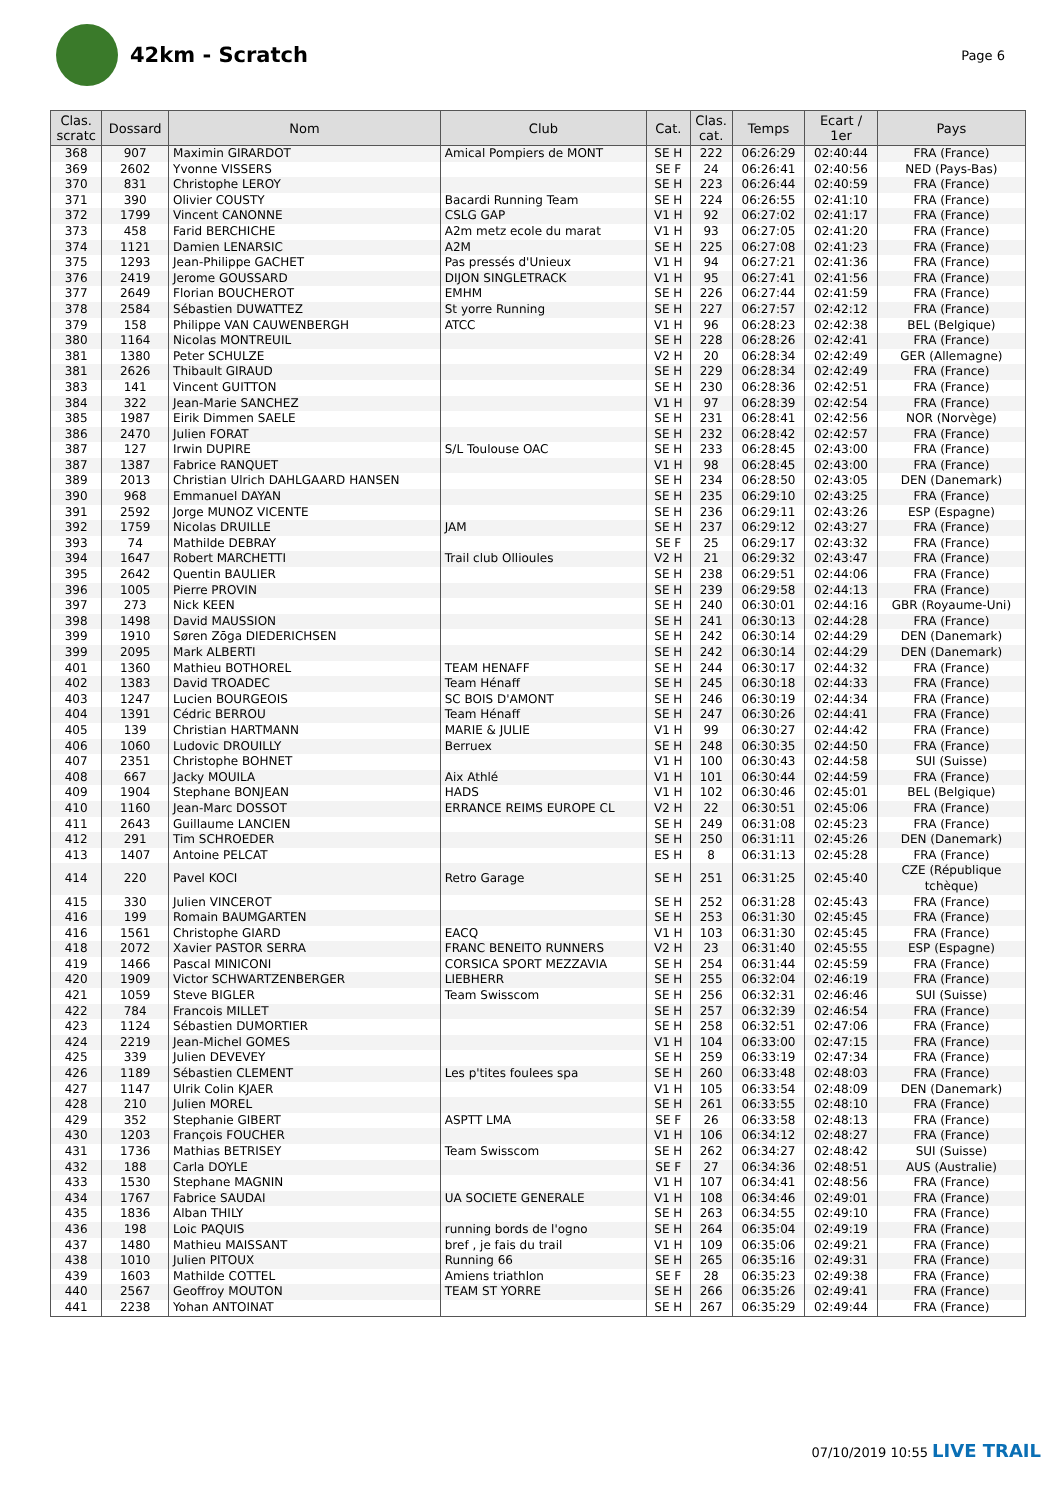42km - Scratch
Page 6
| Clas. scratc | Dossard | Nom | Club | Cat. | Clas. cat. | Temps | Ecart / 1er | Pays |
| --- | --- | --- | --- | --- | --- | --- | --- | --- |
| 368 | 907 | Maximin GIRARDOT | Amical Pompiers de MONT | SE H | 222 | 06:26:29 | 02:40:44 | FRA (France) |
| 369 | 2602 | Yvonne VISSERS | | SE F | 24 | 06:26:41 | 02:40:56 | NED (Pays-Bas) |
| 370 | 831 | Christophe LEROY | | SE H | 223 | 06:26:44 | 02:40:59 | FRA (France) |
| 371 | 390 | Olivier COUSTY | Bacardi Running Team | SE H | 224 | 06:26:55 | 02:41:10 | FRA (France) |
| 372 | 1799 | Vincent CANONNE | CSLG GAP | V1 H | 92 | 06:27:02 | 02:41:17 | FRA (France) |
| 373 | 458 | Farid BERCHICHE | A2m metz ecole du marat | V1 H | 93 | 06:27:05 | 02:41:20 | FRA (France) |
| 374 | 1121 | Damien LENARSIC | A2M | SE H | 225 | 06:27:08 | 02:41:23 | FRA (France) |
| 375 | 1293 | Jean-Philippe GACHET | Pas pressés d'Unieux | V1 H | 94 | 06:27:21 | 02:41:36 | FRA (France) |
| 376 | 2419 | Jerome GOUSSARD | DIJON SINGLETRACK | V1 H | 95 | 06:27:41 | 02:41:56 | FRA (France) |
| 377 | 2649 | Florian BOUCHEROT | EMHM | SE H | 226 | 06:27:44 | 02:41:59 | FRA (France) |
| 378 | 2584 | Sébastien DUWATTEZ | St yorre Running | SE H | 227 | 06:27:57 | 02:42:12 | FRA (France) |
| 379 | 158 | Philippe VAN CAUWENBERGH | ATCC | V1 H | 96 | 06:28:23 | 02:42:38 | BEL (Belgique) |
| 380 | 1164 | Nicolas MONTREUIL | | SE H | 228 | 06:28:26 | 02:42:41 | FRA (France) |
| 381 | 1380 | Peter SCHULZE | | V2 H | 20 | 06:28:34 | 02:42:49 | GER (Allemagne) |
| 381 | 2626 | Thibault GIRAUD | | SE H | 229 | 06:28:34 | 02:42:49 | FRA (France) |
| 383 | 141 | Vincent GUITTON | | SE H | 230 | 06:28:36 | 02:42:51 | FRA (France) |
| 384 | 322 | Jean-Marie SANCHEZ | | V1 H | 97 | 06:28:39 | 02:42:54 | FRA (France) |
| 385 | 1987 | Eirik Dimmen SAELE | | SE H | 231 | 06:28:41 | 02:42:56 | NOR (Norvège) |
| 386 | 2470 | Julien FORAT | | SE H | 232 | 06:28:42 | 02:42:57 | FRA (France) |
| 387 | 127 | Irwin DUPIRE | S/L Toulouse OAC | SE H | 233 | 06:28:45 | 02:43:00 | FRA (France) |
| 387 | 1387 | Fabrice RANQUET | | V1 H | 98 | 06:28:45 | 02:43:00 | FRA (France) |
| 389 | 2013 | Christian Ulrich DAHLGAARD HANSEN | | SE H | 234 | 06:28:50 | 02:43:05 | DEN (Danemark) |
| 390 | 968 | Emmanuel DAYAN | | SE H | 235 | 06:29:10 | 02:43:25 | FRA (France) |
| 391 | 2592 | Jorge MUNOZ VICENTE | | SE H | 236 | 06:29:11 | 02:43:26 | ESP (Espagne) |
| 392 | 1759 | Nicolas DRUILLE | JAM | SE H | 237 | 06:29:12 | 02:43:27 | FRA (France) |
| 393 | 74 | Mathilde DEBRAY | | SE F | 25 | 06:29:17 | 02:43:32 | FRA (France) |
| 394 | 1647 | Robert MARCHETTI | Trail club Ollioules | V2 H | 21 | 06:29:32 | 02:43:47 | FRA (France) |
| 395 | 2642 | Quentin BAULIER | | SE H | 238 | 06:29:51 | 02:44:06 | FRA (France) |
| 396 | 1005 | Pierre PROVIN | | SE H | 239 | 06:29:58 | 02:44:13 | FRA (France) |
| 397 | 273 | Nick KEEN | | SE H | 240 | 06:30:01 | 02:44:16 | GBR (Royaume-Uni) |
| 398 | 1498 | David MAUSSION | | SE H | 241 | 06:30:13 | 02:44:28 | FRA (France) |
| 399 | 1910 | Søren Zōga DIEDERICHSEN | | SE H | 242 | 06:30:14 | 02:44:29 | DEN (Danemark) |
| 399 | 2095 | Mark ALBERTI | | SE H | 242 | 06:30:14 | 02:44:29 | DEN (Danemark) |
| 401 | 1360 | Mathieu BOTHOREL | TEAM HENAFF | SE H | 244 | 06:30:17 | 02:44:32 | FRA (France) |
| 402 | 1383 | David TROADEC | Team Hénaff | SE H | 245 | 06:30:18 | 02:44:33 | FRA (France) |
| 403 | 1247 | Lucien BOURGEOIS | SC BOIS D'AMONT | SE H | 246 | 06:30:19 | 02:44:34 | FRA (France) |
| 404 | 1391 | Cédric BERROU | Team Hénaff | SE H | 247 | 06:30:26 | 02:44:41 | FRA (France) |
| 405 | 139 | Christian HARTMANN | MARIE & JULIE | V1 H | 99 | 06:30:27 | 02:44:42 | FRA (France) |
| 406 | 1060 | Ludovic DROUILLY | Berruex | SE H | 248 | 06:30:35 | 02:44:50 | FRA (France) |
| 407 | 2351 | Christophe BOHNET | | V1 H | 100 | 06:30:43 | 02:44:58 | SUI (Suisse) |
| 408 | 667 | Jacky MOUILA | Aix Athlé | V1 H | 101 | 06:30:44 | 02:44:59 | FRA (France) |
| 409 | 1904 | Stephane BONJEAN | HADS | V1 H | 102 | 06:30:46 | 02:45:01 | BEL (Belgique) |
| 410 | 1160 | Jean-Marc DOSSOT | ERRANCE REIMS EUROPE CL | V2 H | 22 | 06:30:51 | 02:45:06 | FRA (France) |
| 411 | 2643 | Guillaume LANCIEN | | SE H | 249 | 06:31:08 | 02:45:23 | FRA (France) |
| 412 | 291 | Tim SCHROEDER | | SE H | 250 | 06:31:11 | 02:45:26 | DEN (Danemark) |
| 413 | 1407 | Antoine PELCAT | | ES H | 8 | 06:31:13 | 02:45:28 | FRA (France) |
| 414 | 220 | Pavel KOCI | Retro Garage | SE H | 251 | 06:31:25 | 02:45:40 | CZE (République tchèque) |
| 415 | 330 | Julien VINCEROT | | SE H | 252 | 06:31:28 | 02:45:43 | FRA (France) |
| 416 | 199 | Romain BAUMGARTEN | | SE H | 253 | 06:31:30 | 02:45:45 | FRA (France) |
| 416 | 1561 | Christophe GIARD | EACQ | V1 H | 103 | 06:31:30 | 02:45:45 | FRA (France) |
| 418 | 2072 | Xavier PASTOR SERRA | FRANC BENEITO RUNNERS | V2 H | 23 | 06:31:40 | 02:45:55 | ESP (Espagne) |
| 419 | 1466 | Pascal MINICONI | CORSICA SPORT MEZZAVIA | SE H | 254 | 06:31:44 | 02:45:59 | FRA (France) |
| 420 | 1909 | Victor SCHWARTZENBERGER | LIEBHERR | SE H | 255 | 06:32:04 | 02:46:19 | FRA (France) |
| 421 | 1059 | Steve BIGLER | Team Swisscom | SE H | 256 | 06:32:31 | 02:46:46 | SUI (Suisse) |
| 422 | 784 | Francois MILLET | | SE H | 257 | 06:32:39 | 02:46:54 | FRA (France) |
| 423 | 1124 | Sébastien DUMORTIER | | SE H | 258 | 06:32:51 | 02:47:06 | FRA (France) |
| 424 | 2219 | Jean-Michel GOMES | | V1 H | 104 | 06:33:00 | 02:47:15 | FRA (France) |
| 425 | 339 | Julien DEVEVEY | | SE H | 259 | 06:33:19 | 02:47:34 | FRA (France) |
| 426 | 1189 | Sébastien CLEMENT | Les p'tites foulees spa | SE H | 260 | 06:33:48 | 02:48:03 | FRA (France) |
| 427 | 1147 | Ulrik Colin KJAER | | V1 H | 105 | 06:33:54 | 02:48:09 | DEN (Danemark) |
| 428 | 210 | Julien MOREL | | SE H | 261 | 06:33:55 | 02:48:10 | FRA (France) |
| 429 | 352 | Stephanie GIBERT | ASPTT LMA | SE F | 26 | 06:33:58 | 02:48:13 | FRA (France) |
| 430 | 1203 | François FOUCHER | | V1 H | 106 | 06:34:12 | 02:48:27 | FRA (France) |
| 431 | 1736 | Mathias BETRISEY | Team Swisscom | SE H | 262 | 06:34:27 | 02:48:42 | SUI (Suisse) |
| 432 | 188 | Carla DOYLE | | SE F | 27 | 06:34:36 | 02:48:51 | AUS (Australie) |
| 433 | 1530 | Stephane MAGNIN | | V1 H | 107 | 06:34:41 | 02:48:56 | FRA (France) |
| 434 | 1767 | Fabrice SAUDAI | UA SOCIETE GENERALE | V1 H | 108 | 06:34:46 | 02:49:01 | FRA (France) |
| 435 | 1836 | Alban THILY | | SE H | 263 | 06:34:55 | 02:49:10 | FRA (France) |
| 436 | 198 | Loic PAQUIS | running bords de l'ogno | SE H | 264 | 06:35:04 | 02:49:19 | FRA (France) |
| 437 | 1480 | Mathieu MAISSANT | bref , je fais du trail | V1 H | 109 | 06:35:06 | 02:49:21 | FRA (France) |
| 438 | 1010 | Julien PITOUX | Running 66 | SE H | 265 | 06:35:16 | 02:49:31 | FRA (France) |
| 439 | 1603 | Mathilde COTTEL | Amiens triathlon | SE F | 28 | 06:35:23 | 02:49:38 | FRA (France) |
| 440 | 2567 | Geoffroy MOUTON | TEAM ST YORRE | SE H | 266 | 06:35:26 | 02:49:41 | FRA (France) |
| 441 | 2238 | Yohan ANTOINAT | | SE H | 267 | 06:35:29 | 02:49:44 | FRA (France) |
07/10/2019 10:55 LIVE TRAIL